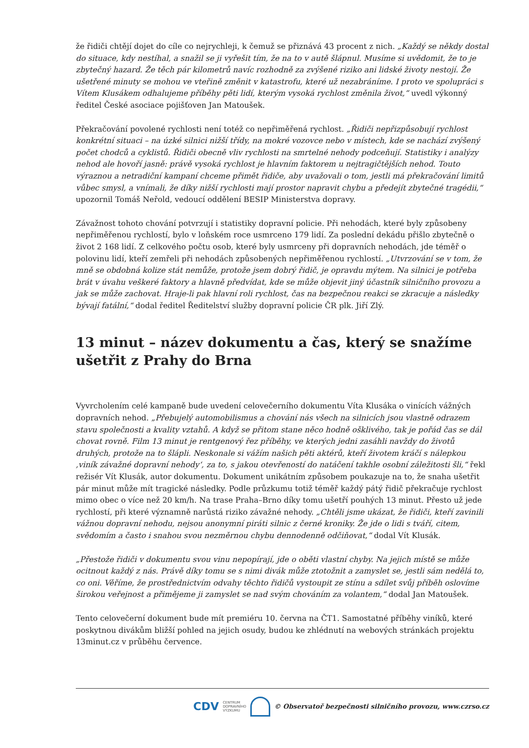že řidiči chtějí dojet do cíle co nejrychleji, k čemuž se přiznává 43 procent z nich. „Každý se někdy dostal do situace, kdy nestíhal, a snažil se ji vyřešit tím, že na to v autě šlápnul. Musíme si uvědomit, že to je zbytečný hazard. Že těch pár kilometrů navíc rozhodně za zvýšené riziko ani lidské životy nestojí. Že ušetřené minuty se mohou ve vteřině změnit v katastrofu, které už nezabráníme. I proto ve spolupráci s Vítem Klusákem odhalujeme příběhy pěti lidí, kterým vysoká rychlost změnila život,“ uvedl výkonný ředitel České asociace pojišťoven Jan Matoušek.
Překračování povolené rychlosti není totéž co nepřiměřená rychlost. „Řidiči nepřizpůsobují rychlost konkrétní situaci – na úzké silnici nižší třídy, na mokré vozovce nebo v místech, kde se nachází zvýšený počet chodců a cyklistů. Řidiči obecně vliv rychlosti na smrtelné nehody podceňují. Statistiky i analýzy nehod ale hovoří jasně: právě vysoká rychlost je hlavním faktorem u nejtragičtějších nehod. Touto výraznou a netradiční kampaní chceme přimět řidiče, aby uvažovali o tom, jestli má překračování limitů vůbec smysl, a vnímali, že díky nižší rychlosti mají prostor napravit chybu a předejít zbytečné tragédii,“ upozornil Tomáš Neřold, vedoucí oddělení BESIP Ministerstva dopravy.
Závažnost tohoto chování potvrzují i statistiky dopravní policie. Při nehodách, které byly způsobeny nepřiměřenou rychlostí, bylo v loňském roce usmrceno 179 lidí. Za poslední dekádu přišlo zbytečně o život 2 168 lidí. Z celkového počtu osob, které byly usmrceny při dopravních nehodách, jde téměř o polovinu lidí, kteří zemřeli při nehodách způsobených nepřiměřenou rychlostí. „Utvrzování se v tom, že mně se obdobná kolize stát nemůže, protože jsem dobrý řidič, je opravdu mýtem. Na silnici je potřeba brát v úvahu veškeré faktory a hlavně předvídat, kde se může objevit jiný účastník silničního provozu a jak se může zachovat. Hraje-li pak hlavní roli rychlost, čas na bezpečnou reakci se zkracuje a následky bývají fatální,“ dodal ředitel Ředitelství služby dopravní policie ČR plk. Jiří Zlý.
13 minut – název dokumentu a čas, který se snažíme ušetřit z Prahy do Brna
Vyvrcholením celé kampaně bude uvedení celovečerního dokumentu Víta Klusáka o vinících vážných dopravních nehod. „Přebujelý automobilismus a chování nás všech na silnicích jsou vlastně odrazem stavu společnosti a kvality vztahů. A když se přitom stane něco hodně ošklivého, tak je pořád čas se dál chovat rovně. Film 13 minut je rentgenový řez příběhy, ve kterých jedni zasáhli navždy do životů druhých, protože na to šlápli. Neskonale si vážím našich pěti aktérů, kteří životem kráčí s nálepkou ‚viník závažné dopravní nehody‘, za to, s jakou otevřeností do natáčení takhle osobní záležitosti šli,“ řekl režisér Vít Klusák, autor dokumentu. Dokument unikátním způsobem poukazuje na to, že snaha ušetřit pár minut může mít tragické následky. Podle průzkumu totiž téměř každý pátý řidič překračuje rychlost mimo obec o více než 20 km/h. Na trase Praha–Brno díky tomu ušetří pouhých 13 minut. Přesto už jede rychlostí, při které významně narůstá riziko závažné nehody. „Chtěli jsme ukázat, že řidiči, kteří zavinili vážnou dopravní nehodu, nejsou anonymní piráti silnic z černé kroniky. Že jde o lidi s tváří, citem, svědomím a často i snahou svou nezměrnou chybu dennodenně odčiňovat,“ dodal Vít Klusák.
„Přestože řidiči v dokumentu svou vinu nepopírají, jde o oběti vlastní chyby. Na jejich místě se může ocitnout každý z nás. Právě díky tomu se s nimi divák může ztotožnit a zamyslet se, jestli sám nedělá to, co oni. Věříme, že prostřednictvím odvahy těchto řidičů vystoupit ze stínu a sdílet svůj příběh oslovíme širokou veřejnost a přimějeme ji zamyslet se nad svým chováním za volantem,“ dodal Jan Matoušek.
Tento celovečerní dokument bude mít premiéru 10. června na ČT1. Samostatné příběhy viníků, které poskytnou divákům bližší pohled na jejich osudy, budou ke zhlédnutí na webových stránkách projektu 13minut.cz v průběhu července.
CDV CENTRUM
DOPRAVNÍHO
VÝZKUMU © Observatoř bezpečnosti silničního provozu, www.czrso.cz